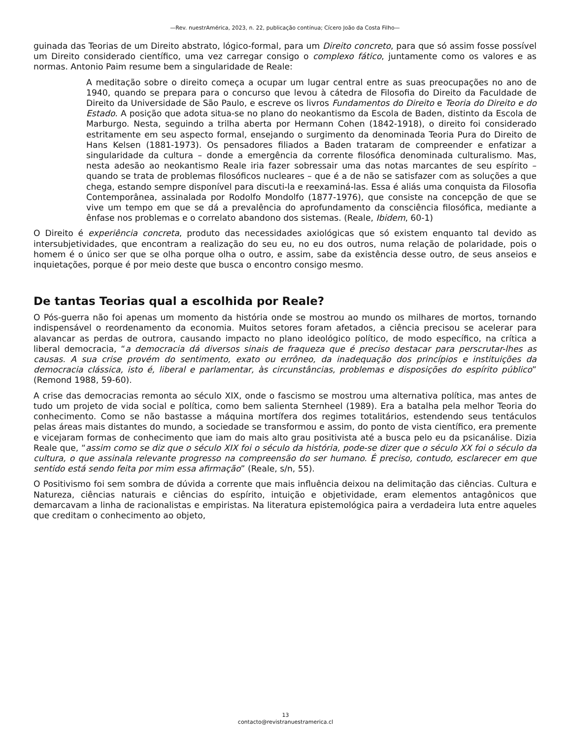—Rev. nuestrAmérica, 2023, n. 22, publicação contínua; Cícero João da Costa Filho—
guinada das Teorias de um Direito abstrato, lógico-formal, para um Direito concreto, para que só assim fosse possível um Direito considerado científico, uma vez carregar consigo o complexo fático, juntamente como os valores e as normas. Antonio Paim resume bem a singularidade de Reale:
A meditação sobre o direito começa a ocupar um lugar central entre as suas preocupações no ano de 1940, quando se prepara para o concurso que levou à cátedra de Filosofia do Direito da Faculdade de Direito da Universidade de São Paulo, e escreve os livros Fundamentos do Direito e Teoria do Direito e do Estado. A posição que adota situa-se no plano do neokantismo da Escola de Baden, distinto da Escola de Marburgo. Nesta, seguindo a trilha aberta por Hermann Cohen (1842-1918), o direito foi considerado estritamente em seu aspecto formal, ensejando o surgimento da denominada Teoria Pura do Direito de Hans Kelsen (1881-1973). Os pensadores filiados a Baden trataram de compreender e enfatizar a singularidade da cultura – donde a emergência da corrente filosófica denominada culturalismo. Mas, nesta adesão ao neokantismo Reale iria fazer sobressair uma das notas marcantes de seu espírito – quando se trata de problemas filosóficos nucleares – que é a de não se satisfazer com as soluções a que chega, estando sempre disponível para discuti-la e reexaminá-las. Essa é aliás uma conquista da Filosofia Contemporânea, assinalada por Rodolfo Mondolfo (1877-1976), que consiste na concepção de que se vive um tempo em que se dá a prevalência do aprofundamento da consciência filosófica, mediante a ênfase nos problemas e o correlato abandono dos sistemas. (Reale, Ibidem, 60-1)
O Direito é experiência concreta, produto das necessidades axiológicas que só existem enquanto tal devido as intersubjetividades, que encontram a realização do seu eu, no eu dos outros, numa relação de polaridade, pois o homem é o único ser que se olha porque olha o outro, e assim, sabe da existência desse outro, de seus anseios e inquietações, porque é por meio deste que busca o encontro consigo mesmo.
De tantas Teorias qual a escolhida por Reale?
O Pós-guerra não foi apenas um momento da história onde se mostrou ao mundo os milhares de mortos, tornando indispensável o reordenamento da economia. Muitos setores foram afetados, a ciência precisou se acelerar para alavancar as perdas de outrora, causando impacto no plano ideológico político, de modo específico, na crítica a liberal democracia, “a democracia dá diversos sinais de fraqueza que é preciso destacar para perscrutar-lhes as causas. A sua crise provém do sentimento, exato ou errôneo, da inadequação dos princípios e instituições da democracia clássica, isto é, liberal e parlamentar, às circunstâncias, problemas e disposições do espírito público” (Remond 1988, 59-60).
A crise das democracias remonta ao século XIX, onde o fascismo se mostrou uma alternativa política, mas antes de tudo um projeto de vida social e política, como bem salienta Sternheel (1989). Era a batalha pela melhor Teoria do conhecimento. Como se não bastasse a máquina mortífera dos regimes totalitários, estendendo seus tentáculos pelas áreas mais distantes do mundo, a sociedade se transformou e assim, do ponto de vista científico, era premente e vicejaram formas de conhecimento que iam do mais alto grau positivista até a busca pelo eu da psicanálise. Dizia Reale que, “assim como se diz que o século XIX foi o século da história, pode-se dizer que o século XX foi o século da cultura, o que assinala relevante progresso na compreensão do ser humano. É preciso, contudo, esclarecer em que sentido está sendo feita por mim essa afirmação” (Reale, s/n, 55).
O Positivismo foi sem sombra de dúvida a corrente que mais influência deixou na delimitação das ciências. Cultura e Natureza, ciências naturais e ciências do espírito, intuição e objetividade, eram elementos antagônicos que demarcavam a linha de racionalistas e empiristas. Na literatura epistemológica paira a verdadeira luta entre aqueles que creditam o conhecimento ao objeto,
13
contacto@revistranuestramerica.cl